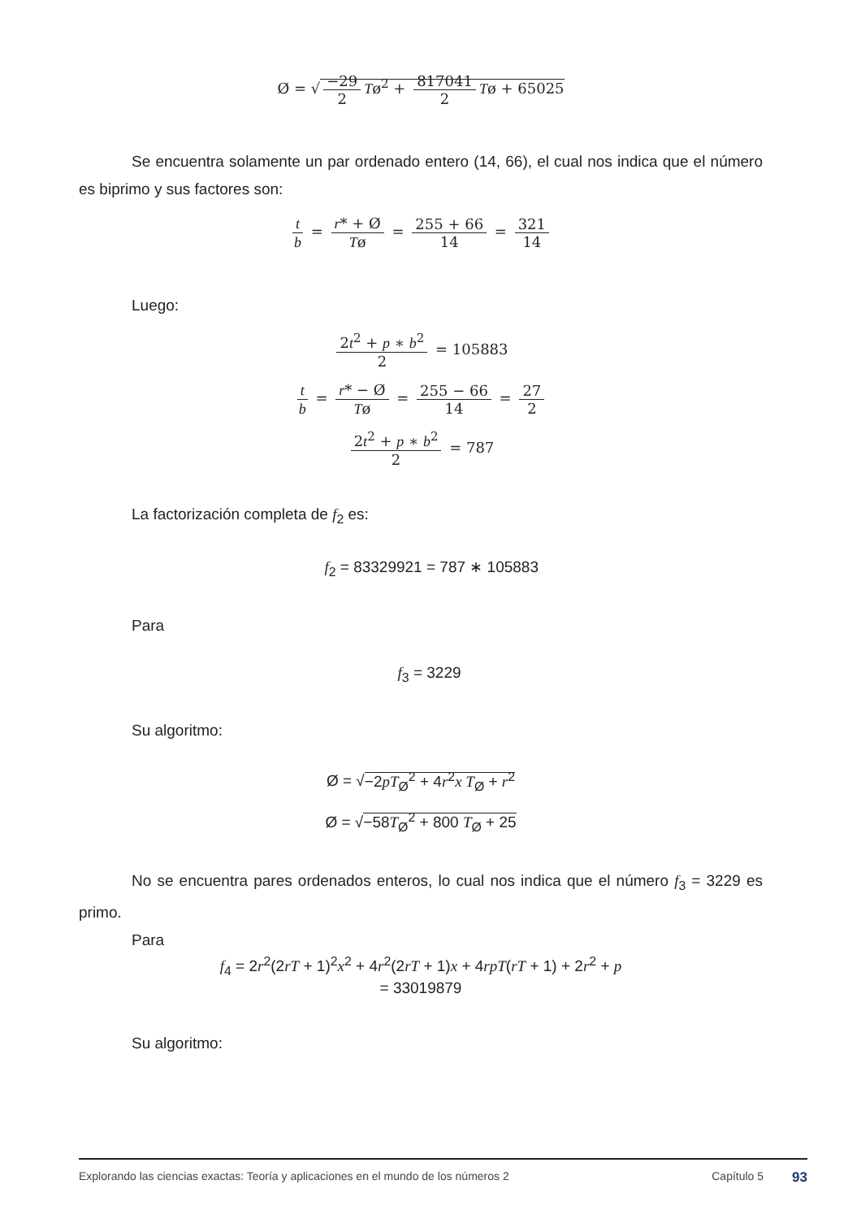Ø = √ −29 2 Tø<sup>2</sup> + 817041 2 Tø + 65025
Se encuentra solamente un par ordenado entero (14, 66), el cual nos indica que el número es biprimo y sus factores son:
t b = r* + Ø Tø = 255 + 66 14 = 321 14
Luego:
2t<sup>2</sup> + p ∗ b<sup>2</sup> 2 = 105883
t b = r* − Ø Tø = 255 − 66 14 = 27 2
2t<sup>2</sup> + p ∗ b<sup>2</sup> 2 = 787
La factorización completa de f<sub>2</sub> es:
f<sub>2</sub> = 83329921 = 787 ∗ 105883
Para
f<sub>3</sub> = 3229
Su algoritmo:
Ø = √−2pT<sub>Ø</sub><sup>2</sup> + 4r<sup>2</sup>x T<sub>Ø</sub> + r<sup>2</sup>
Ø = √−58T<sub>Ø</sub><sup>2</sup> + 800 T<sub>Ø</sub> + 25
No se encuentra pares ordenados enteros, lo cual nos indica que el número f<sub>3</sub> = 3229 es primo.
Para
f<sub>4</sub> = 2r<sup>2</sup>(2rT + 1)<sup>2</sup>x<sup>2</sup> + 4r<sup>2</sup>(2rT + 1)x + 4rpT(rT + 1) + 2r<sup>2</sup> + p
= 33019879
Su algoritmo:
Explorando las ciencias exactas: Teoría y aplicaciones en el mundo de los números 2 Capítulo 5 93